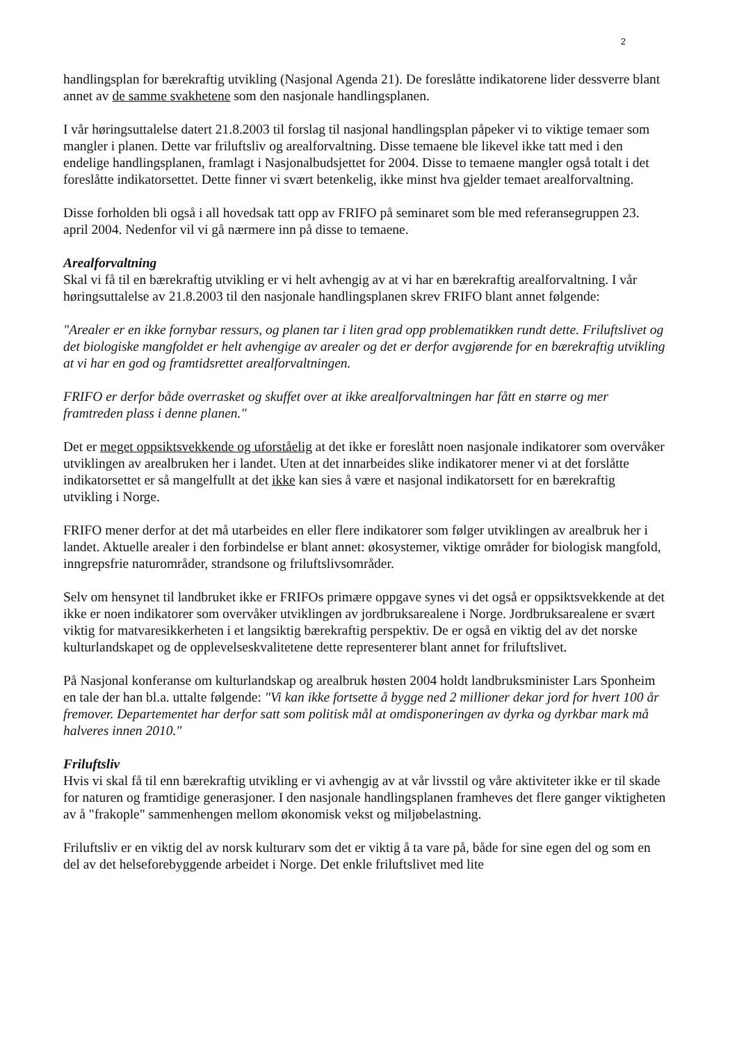2
handlingsplan for bærekraftig utvikling (Nasjonal Agenda 21). De foreslåtte indikatorene lider dessverre blant annet av de samme svakhetene som den nasjonale handlingsplanen.
I vår høringsuttalelse datert 21.8.2003 til forslag til nasjonal handlingsplan påpeker vi to viktige temaer som mangler i planen. Dette var friluftsliv og arealforvaltning. Disse temaene ble likevel ikke tatt med i den endelige handlingsplanen, framlagt i Nasjonalbudsjettet for 2004. Disse to temaene mangler også totalt i det foreslåtte indikatorsettet. Dette finner vi svært betenkelig, ikke minst hva gjelder temaet arealforvaltning.
Disse forholden bli også i all hovedsak tatt opp av FRIFO på seminaret som ble med referansegruppen 23. april 2004. Nedenfor vil vi gå nærmere inn på disse to temaene.
Arealforvaltning
Skal vi få til en bærekraftig utvikling er vi helt avhengig av at vi har en bærekraftig arealforvaltning. I vår høringsuttalelse av 21.8.2003 til den nasjonale handlingsplanen skrev FRIFO blant annet følgende:
"Arealer er en ikke fornybar ressurs, og planen tar i liten grad opp problematikken rundt dette. Friluftslivet og det biologiske mangfoldet er helt avhengige av arealer og det er derfor avgjørende for en bærekraftig utvikling at vi har en god og framtidsrettet arealforvaltningen.
FRIFO er derfor både overrasket og skuffet over at ikke arealforvaltningen har fått en større og mer framtreden plass i denne planen."
Det er meget oppsiktsvekkende og uforståelig at det ikke er foreslått noen nasjonale indikatorer som overvåker utviklingen av arealbruken her i landet. Uten at det innarbeides slike indikatorer mener vi at det forslåtte indikatorsettet er så mangelfullt at det ikke kan sies å være et nasjonal indikatorsett for en bærekraftig utvikling i Norge.
FRIFO mener derfor at det må utarbeides en eller flere indikatorer som følger utviklingen av arealbruk her i landet. Aktuelle arealer i den forbindelse er blant annet: økosystemer, viktige områder for biologisk mangfold, inngrepsfrie naturområder, strandsone og friluftslivsområder.
Selv om hensynet til landbruket ikke er FRIFOs primære oppgave synes vi det også er oppsiktsvekkende at det ikke er noen indikatorer som overvåker utviklingen av jordbruksarealene i Norge. Jordbruksarealene er svært viktig for matvaresikkerheten i et langsiktig bærekraftig perspektiv. De er også en viktig del av det norske kulturlandskapet og de opplevelseskvalitetene dette representerer blant annet for friluftslivet.
På Nasjonal konferanse om kulturlandskap og arealbruk høsten 2004 holdt landbruksminister Lars Sponheim en tale der han bl.a. uttalte følgende: "Vi kan ikke fortsette å bygge ned 2 millioner dekar jord for hvert 100 år fremover. Departementet har derfor satt som politisk mål at omdisponeringen av dyrka og dyrkbar mark må halveres innen 2010."
Friluftsliv
Hvis vi skal få til enn bærekraftig utvikling er vi avhengig av at vår livsstil og våre aktiviteter ikke er til skade for naturen og framtidige generasjoner. I den nasjonale handlingsplanen framheves det flere ganger viktigheten av å "frakople" sammenhengen mellom økonomisk vekst og miljøbelastning.
Friluftsliv er en viktig del av norsk kulturarv som det er viktig å ta vare på, både for sine egen del og som en del av det helseforebyggende arbeidet i Norge. Det enkle friluftslivet med lite